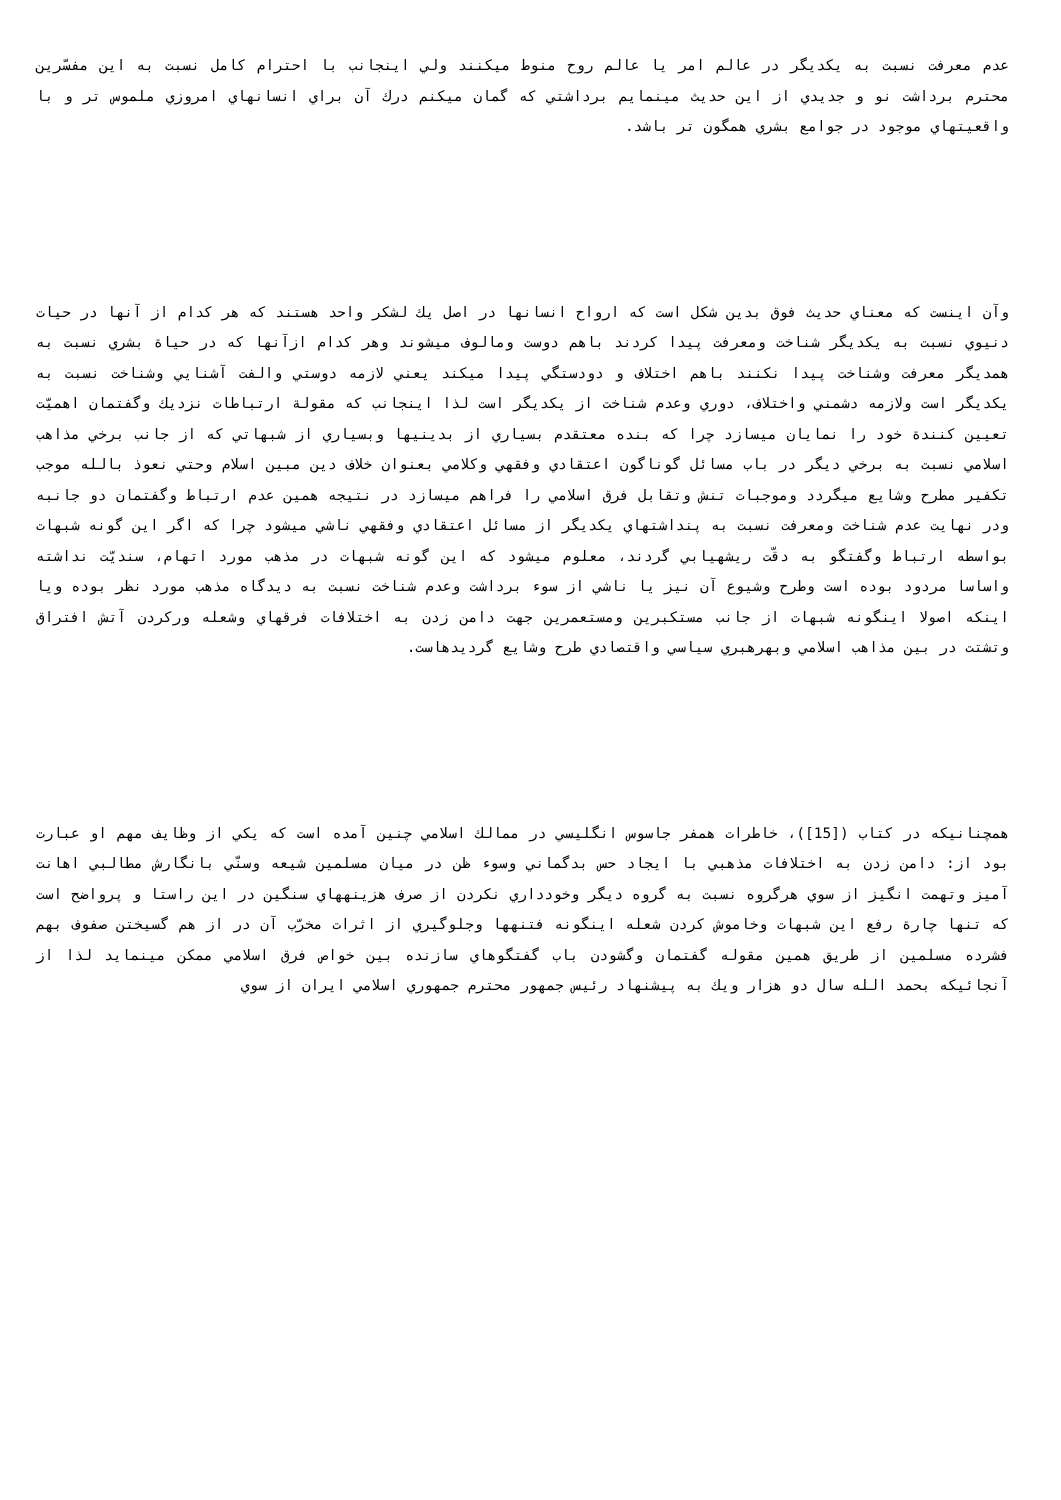عدم معرفت نسبت به يكديگر در عالم امر يا عالم روح منوط ميكنند ولي اينجانب با احترام كامل نسبت به اين مفسّرين محترم برداشت نو و جديدي از اين حديث مينمايم برداشتي كه گمان ميكنم درك آن براي انسانهاي امروزي ملموس تر و با واقعيتهاي موجود در جوامع بشري همگون تر باشد.
وآن اينست كه معناي حديث فوق بدين شكل است كه ارواح انسانها در اصل يك لشكر واحد هستند كه هر كدام از آنها در حيات دنيوي نسبت به يكديگر شناخت ومعرفت پيدا كردند باهم دوست ومالوف ميشوند وهر كدام ازآنها كه در حياة بشري نسبت به همديگر معرفت وشناخت پيدا نكنند باهم اختلاف و دودستگي پيدا ميكند يعني لازمه دوستي والفت آشنايي وشناخت نسبت به يكديگر است ولازمه دشمني واختلاف، دوري وعدم شناخت از يكديگر است لذا اينجانب كه مقولة ارتباطات نزديك وگفتمان اهميّت تعيين كنندة خود را نمايان ميسازد چرا كه بنده معتقدم بسياري از بدينيها وبسياري از شبهاتي كه از جانب برخي مذاهب اسلامي نسبت به برخي ديگر در باب مسائل گوناگون اعتقادي وفقهي وكلامي بعنوان خلاف دين مبين اسلام وحتي نعوذ بالله موجب تكفير مطرح وشايع ميگردد وموجبات تنش وتقابل فرق اسلامي را فراهم ميسازد در نتيجه همين عدم ارتباط وگفتمان دو جانبه ودر نهايت عدم شناخت ومعرفت نسبت به پنداشتهاي يكديگر از مسائل اعتقادي وفقهي ناشي ميشود چرا كه اگر اين گونه شبهات بواسطه ارتباط وگفتگو به دقّت ريشهيابي گردند، معلوم ميشود كه اين گونه شبهات در مذهب مورد اتهام، سنديّت نداشته واساسا مردود بوده است وطرح وشيوع آن نيز يا ناشي از سوء برداشت وعدم شناخت نسبت به ديدگاه مذهب مورد نظر بوده ويا اينكه اصولا اينگونه شبهات از جانب مستكبرين ومستعمرين جهت دامن زدن به اختلافات فرقهاي وشعله وركردن آتش افتراق وتشتت در بين مذاهب اسلامي وبهرهبري سياسي واقتصادي طرح وشايع گرديدهاست.
همچنانيكه در كتاب ([15])، خاطرات همفر جاسوس انگليسي در ممالك اسلامي چنين آمده است كه يكي از وظايف مهم او عبارت بود از: دامن زدن به اختلافات مذهبي با ايجاد حس بدگماني وسوء ظن در ميان مسلمين شيعه وسنّي بانگارش مطالبي اهانت آميز وتهمت انگيز از سوي هرگروه نسبت به گروه ديگر وخودداري نكردن از صرف هزينههاي سنگين در اين راستا و پرواضح است كه تنها چارة رفع اين شبهات وخاموش كردن شعله اينگونه فتنهها وجلوگيري از اثرات مخرّب آن در از هم گسيختن صفوف بهم فشرده مسلمين از طريق همين مقوله گفتمان وگشودن باب گفتگوهاي سازنده بين خواص فرق اسلامي ممكن مينمايد لذا از آنجائيكه بحمد الله سال دو هزار ويك به پيشنهاد رئيس جمهور محترم جمهوري اسلامي ايران از سوي